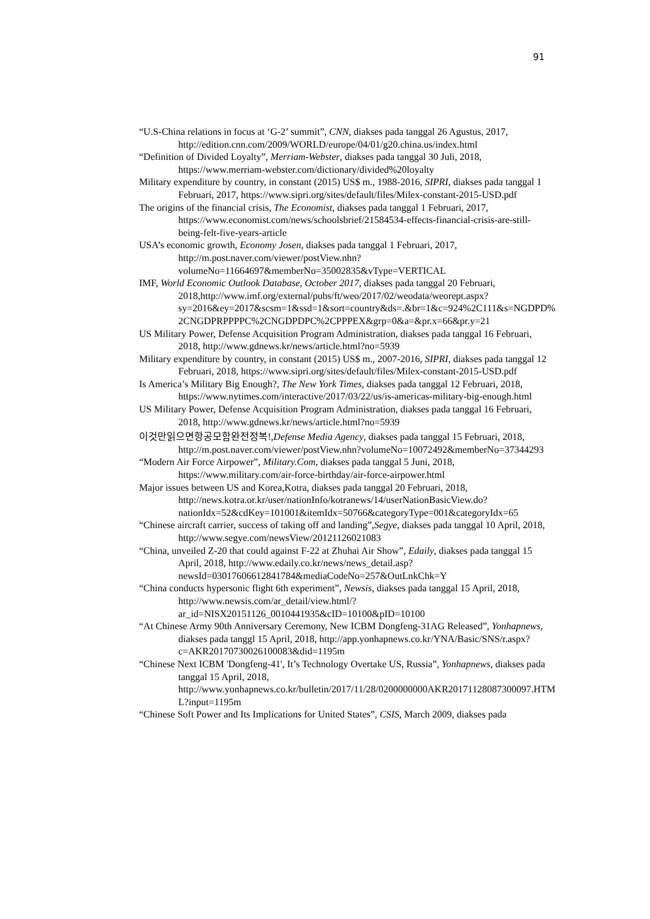91
“U.S-China relations in focus at ‘G-2’ summit”, CNN, diakses pada tanggal 26 Agustus, 2017, http://edition.cnn.com/2009/WORLD/europe/04/01/g20.china.us/index.html
“Definition of Divided Loyalty”, Merriam-Webster, diakses pada tanggal 30 Juli, 2018, https://www.merriam-webster.com/dictionary/divided%20loyalty
Military expenditure by country, in constant (2015) US$ m., 1988-2016, SIPRI, diakses pada tanggal 1 Februari, 2017, https://www.sipri.org/sites/default/files/Milex-constant-2015-USD.pdf
The origins of the financial crisis, The Economist, diakses pada tanggal 1 Februari, 2017, https://www.economist.com/news/schoolsbrief/21584534-effects-financial-crisis-are-still-being-felt-five-years-article
USA’s economic growth, Economy Josen, diakses pada tanggal 1 Februari, 2017, http://m.post.naver.com/viewer/postView.nhn?volumeNo=11664697&memberNo=35002835&vType=VERTICAL
IMF, World Economic Outlook Database, October 2017, diakses pada tanggal 20 Februari, 2018,http://www.imf.org/external/pubs/ft/weo/2017/02/weodata/weorept.aspx?sy=2016&ey=2017&scsm=1&ssd=1&sort=country&ds=.&br=1&c=924%2C111&s=NGDPD%2CNGDPRPPPPC%2CNGDPDPC%2CPPPEX&grp=0&a=&pr.x=66&pr.y=21
US Military Power, Defense Acquisition Program Administration, diakses pada tanggal 16 Februari, 2018, http://www.gdnews.kr/news/article.html?no=5939
Military expenditure by country, in constant (2015) US$ m., 2007-2016, SIPRI, diakses pada tanggal 12 Februari, 2018, https://www.sipri.org/sites/default/files/Milex-constant-2015-USD.pdf
Is America’s Military Big Enough?, The New York Times, diakses pada tanggal 12 Februari, 2018, https://www.nytimes.com/interactive/2017/03/22/us/is-americas-military-big-enough.html
US Military Power, Defense Acquisition Program Administration, diakses pada tanggal 16 Februari, 2018, http://www.gdnews.kr/news/article.html?no=5939
이것만읽으면항공모함완전정복!,Defense Media Agency, diakses pada tanggal 15 Februari, 2018, http://m.post.naver.com/viewer/postView.nhn?volumeNo=10072492&memberNo=37344293
“Modern Air Force Airpower”, Military.Com, diakses pada tanggal 5 Juni, 2018, https://www.military.com/air-force-birthday/air-force-airpower.html
Major issues between US and Korea,Kotra, diakses pada tanggal 20 Februari, 2018, http://news.kotra.or.kr/user/nationInfo/kotranews/14/userNationBasicView.do?nationIdx=52&cdKey=101001&itemIdx=50766&categoryType=001&categoryIdx=65
“Chinese aircraft carrier, success of taking off and landing”,Segye, diakses pada tanggal 10 April, 2018, http://www.segye.com/newsView/20121126021083
“China, unveiled Z-20 that could against F-22 at Zhuhai Air Show”, Edaily, diakses pada tanggal 15 April, 2018, http://www.edaily.co.kr/news/news_detail.asp?newsId=03017606612841784&mediaCodeNo=257&OutLnkChk=Y
“China conducts hypersonic flight 6th experiment”, Newsis, diakses pada tanggal 15 April, 2018, http://www.newsis.com/ar_detail/view.html/?ar_id=NISX20151126_0010441935&cID=10100&pID=10100
“At Chinese Army 90th Anniversary Ceremony, New ICBM Dongfeng-31AG Released”, Yonhapnews, diakses pada tanggl 15 April, 2018, http://app.yonhapnews.co.kr/YNA/Basic/SNS/r.aspx?c=AKR20170730026100083&did=1195m
“Chinese Next ICBM 'Dongfeng-41', It’s Technology Overtake US, Russia”, Yonhapnews, diakses pada tanggal 15 April, 2018, http://www.yonhapnews.co.kr/bulletin/2017/11/28/0200000000AKR20171128087300097.HTML?input=1195m
“Chinese Soft Power and Its Implications for United States”, CSIS, March 2009, diakses pada